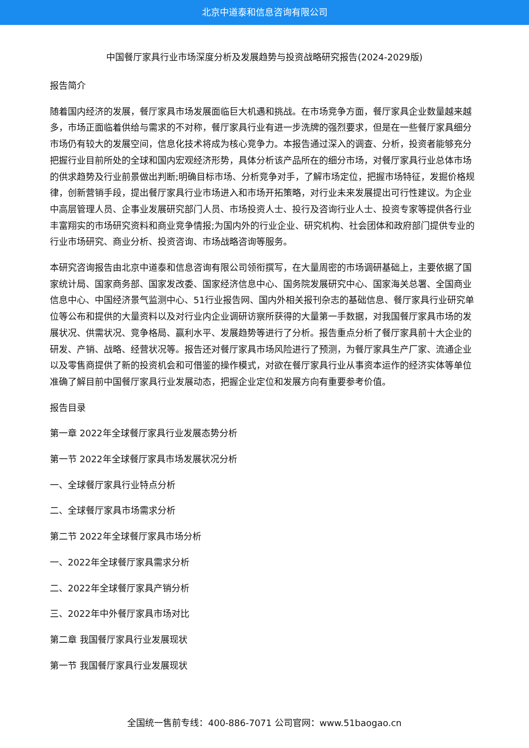北京中道泰和信息咨询有限公司
中国餐厅家具行业市场深度分析及发展趋势与投资战略研究报告(2024-2029版)
报告简介
随着国内经济的发展，餐厅家具市场发展面临巨大机遇和挑战。在市场竞争方面，餐厅家具企业数量越来越多，市场正面临着供给与需求的不对称，餐厅家具行业有进一步洗牌的强烈要求，但是在一些餐厅家具细分市场仍有较大的发展空间，信息化技术将成为核心竞争力。本报告通过深入的调查、分析，投资者能够充分把握行业目前所处的全球和国内宏观经济形势，具体分析该产品所在的细分市场，对餐厅家具行业总体市场的供求趋势及行业前景做出判断;明确目标市场、分析竞争对手，了解市场定位，把握市场特征，发掘价格规律，创新营销手段，提出餐厅家具行业市场进入和市场开拓策略，对行业未来发展提出可行性建议。为企业中高层管理人员、企事业发展研究部门人员、市场投资人士、投行及咨询行业人士、投资专家等提供各行业丰富翔实的市场研究资料和商业竞争情报;为国内外的行业企业、研究机构、社会团体和政府部门提供专业的行业市场研究、商业分析、投资咨询、市场战略咨询等服务。
本研究咨询报告由北京中道泰和信息咨询有限公司领衔撰写，在大量周密的市场调研基础上，主要依据了国家统计局、国家商务部、国家发改委、国家经济信息中心、国务院发展研究中心、国家海关总署、全国商业信息中心、中国经济景气监测中心、51行业报告网、国内外相关报刊杂志的基础信息、餐厅家具行业研究单位等公布和提供的大量资料以及对行业内企业调研访察所获得的大量第一手数据，对我国餐厅家具市场的发展状况、供需状况、竞争格局、赢利水平、发展趋势等进行了分析。报告重点分析了餐厅家具前十大企业的研发、产销、战略、经营状况等。报告还对餐厅家具市场风险进行了预测，为餐厅家具生产厂家、流通企业以及零售商提供了新的投资机会和可借鉴的操作模式，对欲在餐厅家具行业从事资本运作的经济实体等单位准确了解目前中国餐厅家具行业发展动态，把握企业定位和发展方向有重要参考价值。
报告目录
第一章 2022年全球餐厅家具行业发展态势分析
第一节 2022年全球餐厅家具市场发展状况分析
一、全球餐厅家具行业特点分析
二、全球餐厅家具市场需求分析
第二节 2022年全球餐厅家具市场分析
一、2022年全球餐厅家具需求分析
二、2022年全球餐厅家具产销分析
三、2022年中外餐厅家具市场对比
第二章 我国餐厅家具行业发展现状
第一节 我国餐厅家具行业发展现状
全国统一售前专线：400-886-7071 公司官网：www.51baogao.cn